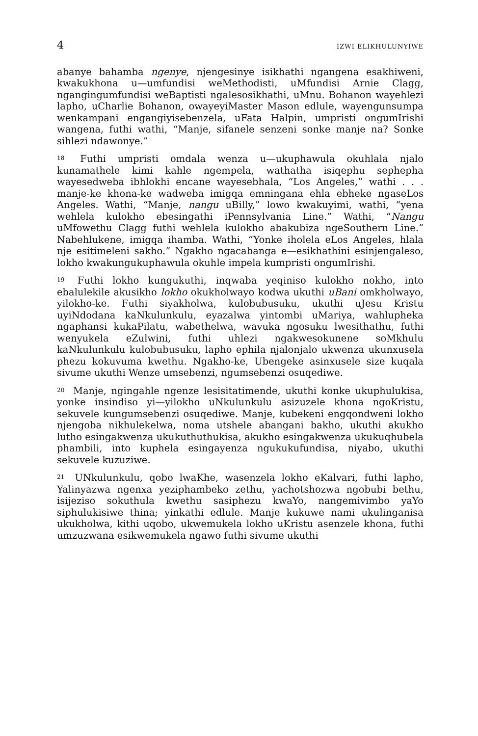4 IZWI ELIKHULUNYIWE
abanye bahamba ngenye, njengesinye isikhathi ngangena esakhiweni, kwakukhona u—umfundisi weMethodisti, uMfundisi Arnie Clagg, ngangingumfundisi weBaptisti ngalesosikhathi, uMnu. Bohanon wayehlezi lapho, uCharlie Bohanon, owayeyiMaster Mason edlule, wayengunsumpa wenkampani engangiyisebenzela, uFata Halpin, umpristi ongumIrishi wangena, futhi wathi, “Manje, sifanele senzeni sonke manje na? Sonke sihlezi ndawonye.”
<sup>18</sup> Futhi umpristi omdala wenza u—ukuphawula okuhlala njalo kunamathele kimi kahle ngempela, wathatha isiqephu sephepha wayesedweba ibhlokhi encane wayesebhala, “Los Angeles,” wathi . . . manje-ke khona-ke wadweba imigqa emningana ehla ebheke ngaseLos Angeles. Wathi, “Manje, nangu uBilly,” lowo kwakuyimi, wathi, “yena wehlela kulokho ebesingathi iPennsylvania Line.” Wathi, “Nangu uMfowethu Clagg futhi wehlela kulokho abakubiza ngeSouthern Line.” Nabehlukene, imigqa ihamba. Wathi, “Yonke iholela eLos Angeles, hlala nje esitimeleni sakho.” Ngakho ngacabanga e—esikhathini esinjengaleso, lokho kwakungukuphawula okuhle impela kumpristi ongumIrishi.
<sup>19</sup> Futhi lokho kungukuthi, inqwaba yeqiniso kulokho nokho, into ebalulekile akusikho lokho okukholwayo kodwa ukuthi uBani omkholwayo, yilokho-ke. Futhi siyakholwa, kulobubusuku, ukuthi uJesu Kristu uyiNdodana kaNkulunkulu, eyazalwa yintombi uMariya, wahlupheka ngaphansi kukaPilatu, wabethelwa, wavuka ngosuku lwesithathu, futhi wenyukela eZulwini, futhi uhlezi ngakwesokunene soMkhulu kaNkulunkulu kulobubusuku, lapho ephila njalonjalo ukwenza ukunxusela phezu kokuvuma kwethu. Ngakho-ke, Ubengeke asinxusele size kuqala sivume ukuthi Wenze umsebenzi, ngumsebenzi osuqediwe.
<sup>20</sup> Manje, ngingahle ngenze lesisitatimende, ukuthi konke ukuphulukisa, yonke insindiso yi—yilokho uNkulunkulu asizuzele khona ngoKristu, sekuvele kungumsebenzi osuqediwe. Manje, kubekeni engqondweni lokho njengoba nikhulekelwa, noma utshele abangani bakho, ukuthi akukho lutho esingakwenza ukukuthuthukisa, akukho esingakwenza ukukuqhubela phambili, into kuphela esingayenza ngukukufundisa, niyabo, ukuthi sekuvele kuzuziwe.
<sup>21</sup> UNkulunkulu, qobo lwaKhe, wasenzela lokho eKalvari, futhi lapho, Yalinyazwa ngenxa yeziphambeko zethu, yachotshozwa ngobubi bethu, isijeziso sokuthula kwethu sasiphezu kwaYo, nangemivimbo yaYo siphulukisiwe thina; yinkathi edlule. Manje kukuwe nami ukulinganisa ukukholwa, kithi uqobo, ukwemukela lokho uKristu asenzele khona, futhi umzuzwana esikwemukela ngawo futhi sivume ukuthi